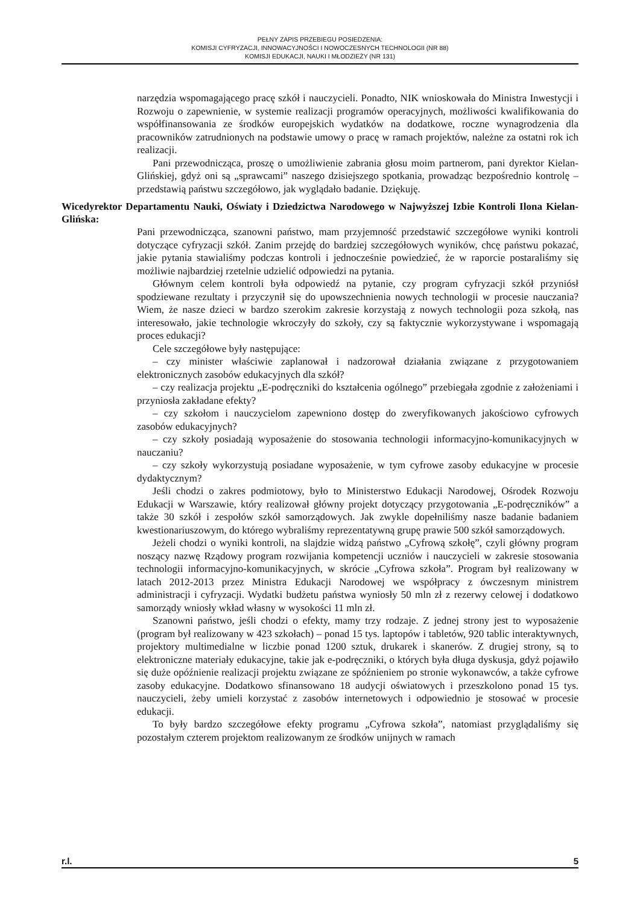PEŁNY ZAPIS PRZEBIEGU POSIEDZENIA:
KOMISJI CYFRYZACJI, INNOWACYJNOŚCI I NOWOCZESNYCH TECHNOLOGII (NR 88)
KOMISJI EDUKACJI, NAUKI I MŁODZIEŻY (NR 131)
narzędzia wspomagającego pracę szkół i nauczycieli. Ponadto, NIK wnioskowała do Ministra Inwestycji i Rozwoju o zapewnienie, w systemie realizacji programów operacyjnych, możliwości kwalifikowania do współfinansowania ze środków europejskich wydatków na dodatkowe, roczne wynagrodzenia dla pracowników zatrudnionych na podstawie umowy o pracę w ramach projektów, należne za ostatni rok ich realizacji.
Pani przewodnicząca, proszę o umożliwienie zabrania głosu moim partnerom, pani dyrektor Kielan-Glińskiej, gdyż oni są „sprawcami” naszego dzisiejszego spotkania, prowadząc bezpośrednio kontrolę – przedstawią państwu szczegółowo, jak wyglądało badanie. Dziękuję.
Wicedyrektor Departamentu Nauki, Oświaty i Dziedzictwa Narodowego w Najwyższej Izbie Kontroli Ilona Kielan-Glińska:
Pani przewodnicząca, szanowni państwo, mam przyjemność przedstawić szczegółowe wyniki kontroli dotyczące cyfryzacji szkół. Zanim przejdę do bardziej szczegółowych wyników, chcę państwu pokazać, jakie pytania stawialiśmy podczas kontroli i jednocześnie powiedzieć, że w raporcie postaraliśmy się możliwie najbardziej rzetelnie udzielić odpowiedzi na pytania.
Głównym celem kontroli była odpowiedź na pytanie, czy program cyfryzacji szkół przyniósł spodziewane rezultaty i przyczynił się do upowszechnienia nowych technologii w procesie nauczania? Wiem, że nasze dzieci w bardzo szerokim zakresie korzystają z nowych technologii poza szkołą, nas interesowało, jakie technologie wkroczyły do szkoły, czy są faktycznie wykorzystywane i wspomagają proces edukacji?
Cele szczegółowe były następujące:
– czy minister właściwie zaplanował i nadzorował działania związane z przygotowaniem elektronicznych zasobów edukacyjnych dla szkół?
– czy realizacja projektu „E-podręczniki do kształcenia ogólnego” przebiegała zgodnie z założeniami i przyniosła zakładane efekty?
– czy szkołom i nauczycielom zapewniono dostęp do zweryfikowanych jakościowo cyfrowych zasobów edukacyjnych?
– czy szkoły posiadają wyposażenie do stosowania technologii informacyjno-komunikacyjnych w nauczaniu?
– czy szkoły wykorzystują posiadane wyposażenie, w tym cyfrowe zasoby edukacyjne w procesie dydaktycznym?
Jeśli chodzi o zakres podmiotowy, było to Ministerstwo Edukacji Narodowej, Ośrodek Rozwoju Edukacji w Warszawie, który realizował główny projekt dotyczący przygotowania „E-podręczników” a także 30 szkół i zespołów szkół samorządowych. Jak zwykle dopełniliśmy nasze badanie badaniem kwestionariuszowym, do którego wybraliśmy reprezentatywną grupę prawie 500 szkół samorządowych.
Jeżeli chodzi o wyniki kontroli, na slajdzie widzą państwo „Cyfrową szkołę”, czyli główny program noszący nazwę Rządowy program rozwijania kompetencji uczniów i nauczycieli w zakresie stosowania technologii informacyjno-komunikacyjnych, w skrócie „Cyfrowa szkoła”. Program był realizowany w latach 2012-2013 przez Ministra Edukacji Narodowej we współpracy z ówczesnym ministrem administracji i cyfryzacji. Wydatki budżetu państwa wyniosły 50 mln zł z rezerwy celowej i dodatkowo samorządy wniosły wkład własny w wysokości 11 mln zł.
Szanowni państwo, jeśli chodzi o efekty, mamy trzy rodzaje. Z jednej strony jest to wyposażenie (program był realizowany w 423 szkołach) – ponad 15 tys. laptopów i tabletów, 920 tablic interaktywnych, projektory multimedialne w liczbie ponad 1200 sztuk, drukarek i skanerów. Z drugiej strony, są to elektroniczne materiały edukacyjne, takie jak e-podręczniki, o których była długa dyskusja, gdyż pojawiło się duże opóźnienie realizacji projektu związane ze spóźnieniem po stronie wykonawców, a także cyfrowe zasoby edukacyjne. Dodatkowo sfinansowano 18 audycji oświatowych i przeszkolono ponad 15 tys. nauczycieli, żeby umieli korzystać z zasobów internetowych i odpowiednio je stosować w procesie edukacji.
To były bardzo szczegółowe efekty programu „Cyfrowa szkoła”, natomiast przyglądaliśmy się pozostałym czterem projektom realizowanym ze środków unijnych w ramach
r.l. 5